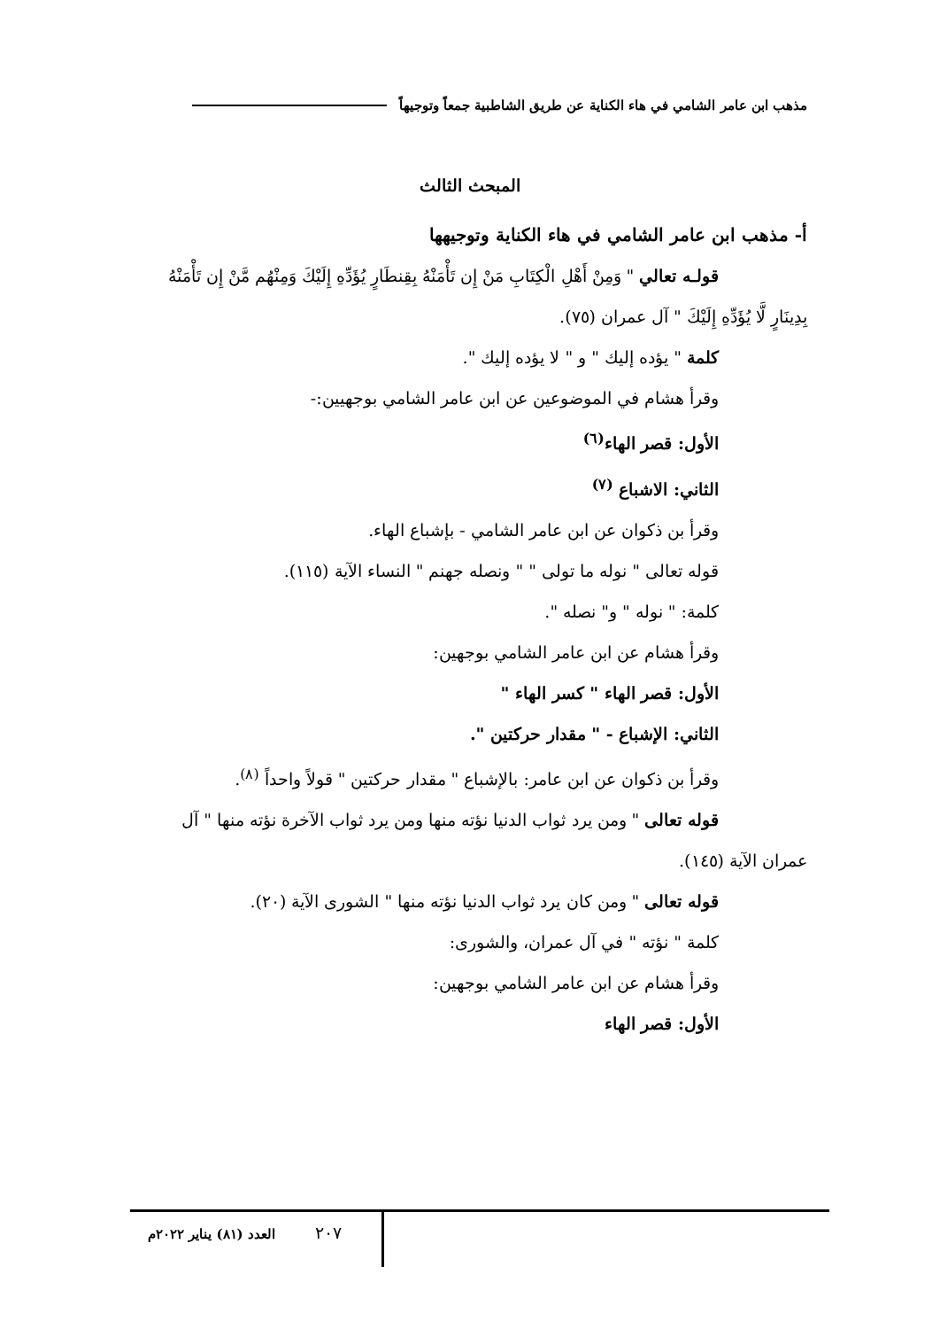مذهب ابن عامر الشامي في هاء الكناية عن طريق الشاطبية جمعاً وتوجيهاً
المبحث الثالث
أ- مذهب ابن عامر الشامي في هاء الكناية وتوجيهها
قولـه تعالي " وَمِنْ أَهْلِ الْكِتَابِ مَنْ إِن تَأْمَنْهُ بِقِنطَارٍ يُؤَدِّهِ إِلَيْكَ وَمِنْهُم مَّنْ إِن تَأْمَنْهُ بِدِينَارٍ لَّا يُؤَدِّهِ إِلَيْكَ " آل عمران (٧٥).
كلمة " يؤده إليك " و " لا يؤده إليك ".
وقرأ هشام في الموضوعين عن ابن عامر الشامي بوجهيين:-
الأول: قصر الهاء<sup>(٦)</sup>
الثاني: الاشباع <sup>(٧)</sup>
وقرأ بن ذكوان عن ابن عامر الشامي - بإشباع الهاء.
قوله تعالى " نوله ما تولى " " ونصله جهنم " النساء الآية (١١٥).
كلمة: " نوله " و" نصله ".
وقرأ هشام عن ابن عامر الشامي بوجهين:
الأول: قصر الهاء " كسر الهاء "
الثاني: الإشباع - " مقدار حركتين ".
وقرأ بن ذكوان عن ابن عامر: بالإشباع " مقدار حركتين " قولاً واحداً <sup>(٨)</sup>.
قوله تعالى " ومن يرد ثواب الدنيا نؤته منها ومن يرد ثواب الآخرة نؤته منها " آل عمران الآية (١٤٥).
قوله تعالى " ومن كان يرد ثواب الدنيا نؤته منها " الشورى الآية (٢٠).
كلمة " نؤته " في آل عمران، والشورى:
وقرأ هشام عن ابن عامر الشامي بوجهين:
الأول: قصر الهاء
٢٠٧
العدد (٨١) يناير ٢٠٢٢م